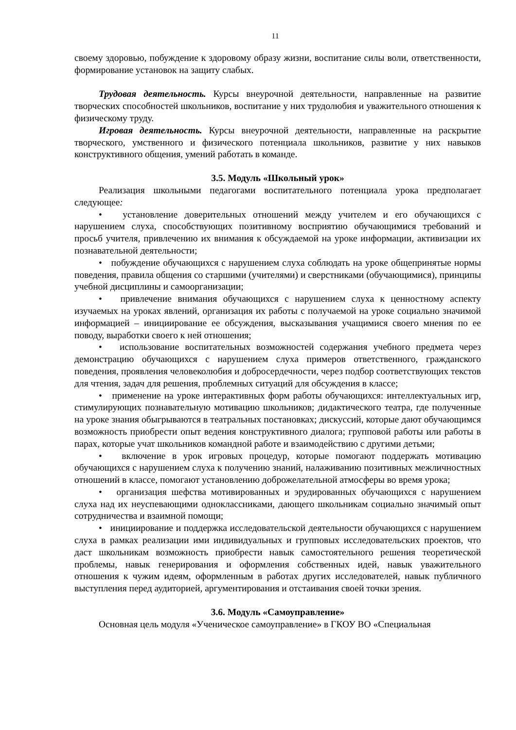11
своему здоровью, побуждение к здоровому образу жизни, воспитание силы воли, ответственности, формирование установок на защиту слабых.
Трудовая деятельность. Курсы внеурочной деятельности, направленные на развитие творческих способностей школьников, воспитание у них трудолюбия и уважительного отношения к физическому труду.
Игровая деятельность. Курсы внеурочной деятельности, направленные на раскрытие творческого, умственного и физического потенциала школьников, развитие у них навыков конструктивного общения, умений работать в команде.
3.5. Модуль «Школьный урок»
Реализация школьными педагогами воспитательного потенциала урока предполагает следующее:
• установление доверительных отношений между учителем и его обучающихся с нарушением слуха, способствующих позитивному восприятию обучающимися требований и просьб учителя, привлечению их внимания к обсуждаемой на уроке информации, активизации их познавательной деятельности;
• побуждение обучающихся с нарушением слуха соблюдать на уроке общепринятые нормы поведения, правила общения со старшими (учителями) и сверстниками (обучающимися), принципы учебной дисциплины и самоорганизации;
• привлечение внимания обучающихся с нарушением слуха к ценностному аспекту изучаемых на уроках явлений, организация их работы с получаемой на уроке социально значимой информацией – инициирование ее обсуждения, высказывания учащимися своего мнения по ее поводу, выработки своего к ней отношения;
• использование воспитательных возможностей содержания учебного предмета через демонстрацию обучающихся с нарушением слуха примеров ответственного, гражданского поведения, проявления человеколюбия и добросердечности, через подбор соответствующих текстов для чтения, задач для решения, проблемных ситуаций для обсуждения в классе;
• применение на уроке интерактивных форм работы обучающихся: интеллектуальных игр, стимулирующих познавательную мотивацию школьников; дидактического театра, где полученные на уроке знания обыгрываются в театральных постановках; дискуссий, которые дают обучающимся возможность приобрести опыт ведения конструктивного диалога; групповой работы или работы в парах, которые учат школьников командной работе и взаимодействию с другими детьми;
• включение в урок игровых процедур, которые помогают поддержать мотивацию обучающихся с нарушением слуха к получению знаний, налаживанию позитивных межличностных отношений в классе, помогают установлению доброжелательной атмосферы во время урока;
• организация шефства мотивированных и эрудированных обучающихся с нарушением слуха над их неуспевающими одноклассниками, дающего школьникам социально значимый опыт сотрудничества и взаимной помощи;
• инициирование и поддержка исследовательской деятельности обучающихся с нарушением слуха в рамках реализации ими индивидуальных и групповых исследовательских проектов, что даст школьникам возможность приобрести навык самостоятельного решения теоретической проблемы, навык генерирования и оформления собственных идей, навык уважительного отношения к чужим идеям, оформленным в работах других исследователей, навык публичного выступления перед аудиторией, аргументирования и отстаивания своей точки зрения.
3.6. Модуль «Самоуправление»
Основная цель модуля «Ученическое самоуправление» в ГКОУ ВО «Специальная